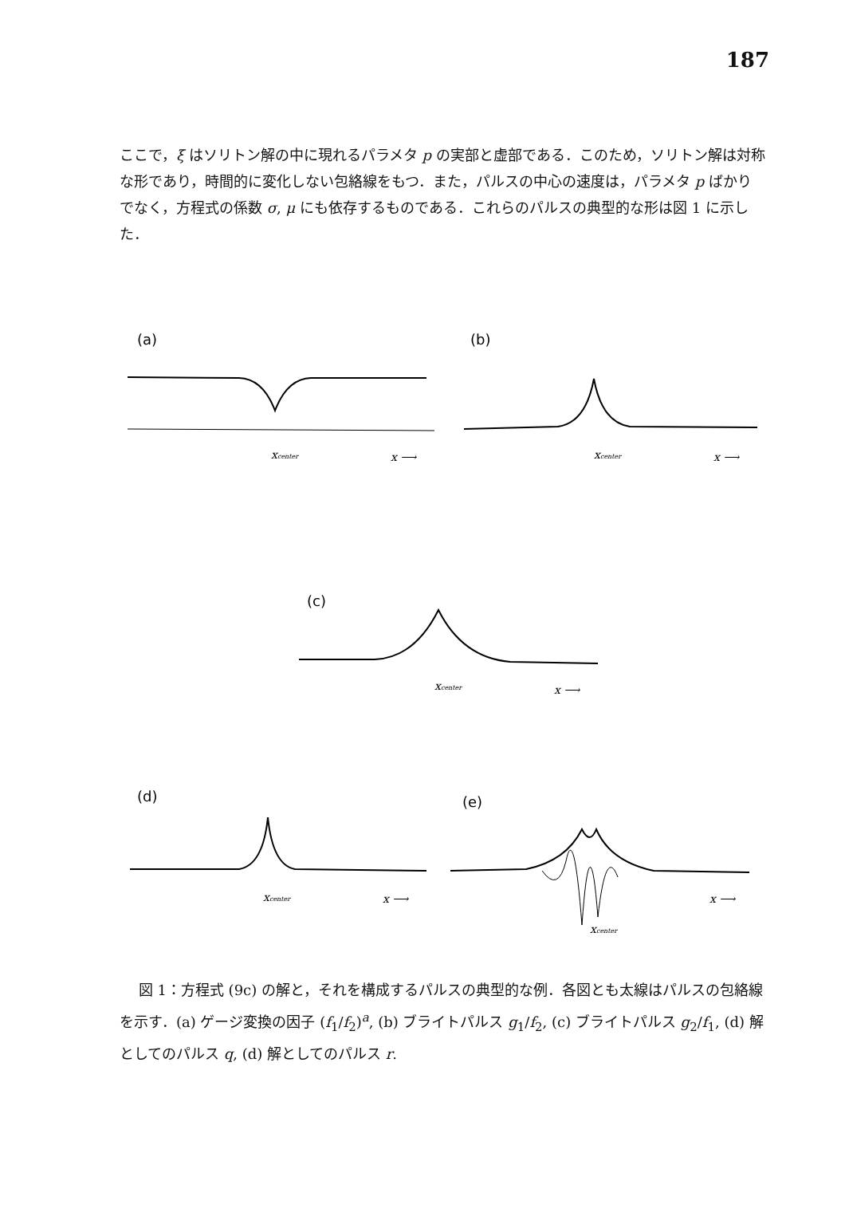187
ここで，ξ はソリトン解の中に現れるパラメタ p の実部と虚部である．このため，ソリトン解は対称な形であり，時間的に変化しない包絡線をもつ．また，パルスの中心の速度は，パラメタ p ばかりでなく，方程式の係数 σ, μ にも依存するものである．これらのパルスの典型的な形は図 1 に示した．
(a)
xcenter
x ⟶
(b)
xcenter
x ⟶
(c)
xcenter
x ⟶
(d)
xcenter
x ⟶
(e)
xcenter
x ⟶
　 図 1：方程式 (9c) の解と，それを構成するパルスの典型的な例．各図とも太線はパルスの包絡線を示す．(a) ゲージ変換の因子 (f<sub>1</sub>/f<sub>2</sub>)<sup>a</sup>, (b) ブライトパルス g<sub>1</sub>/f<sub>2</sub>, (c) ブライトパルス g<sub>2</sub>/f<sub>1</sub>, (d) 解としてのパルス q, (d) 解としてのパルス r.